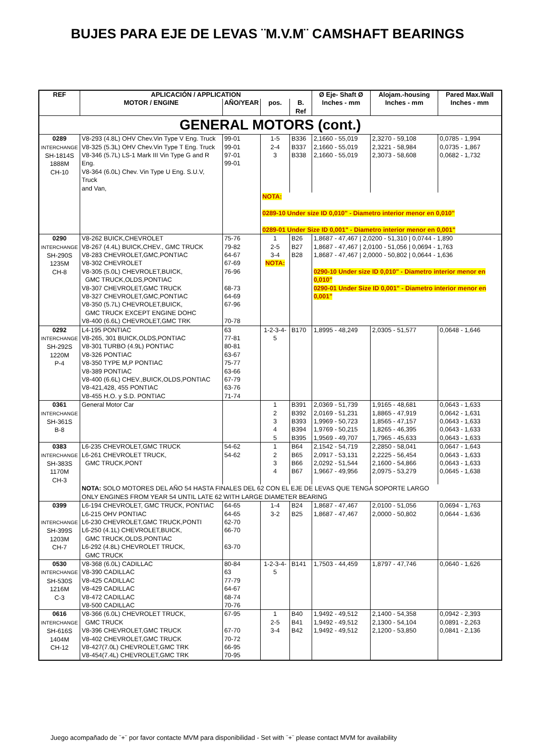BUJES PARA EJE DE LEVAS ¨M.V.M¨ CAMSHAFT BEARINGS
| REF | APLICACIÓN / APPLICATION | | | | Ø Eje- Shaft Ø | Alojam.-housing | Pared Max.Wall |
| --- | --- | --- | --- | --- | --- | --- | --- |
| | MOTOR / ENGINE | AÑO/YEAR | pos. | B. Ref | Inches - mm | Inches - mm | Inches - mm |
| GENERAL MOTORS (cont.) | | | | | | | |
| 0289 INTERCHANGE SH-1814S 1888M CH-10 | V8-293 (4.8L) OHV Chev.Vin Type V Eng. Truck V8-325 (5.3L) OHV Chev.Vin Type T Eng. Truck V8-346 (5.7L) LS-1 Mark III Vin Type G and R Eng. V8-364 (6.0L) Chev. Vin Type U Eng. S.U.V, Truck and Van, | 99-01 99-01 97-01 99-01 | 1-5 2-4 3 | B336 B337 B338 | 2,1660 - 55,019 2,1660 - 55,019 2,1660 - 55,019 | 2,3270 - 59,108 2,3221 - 58,984 2,3073 - 58,608 | 0,0785 - 1,994 0,0735 - 1,867 0,0682 - 1,732 |
| | | | NOTA: 0289-10 Under size ID 0,010" - Diametro interior menor en 0,010" 0289-01 Under Size ID 0,001" - Diametro interior menor en 0,001" | | | | |
| 0290 INTERCHANGE SH-290S 1235M CH-8 | V8-262 BUICK,CHEVROLET V8-267 (4.4L) BUICK,CHEV., GMC TRUCK V8-283 CHEVROLET,GMC,PONTIAC V8-302 CHEVROLET V8-305 (5.0L) CHEVROLET,BUICK, GMC TRUCK,OLDS,PONTIAC V8-307 CHEVROLET,GMC TRUCK V8-327 CHEVROLET,GMC,PONTIAC V8-350 (5.7L) CHEVROLET,BUICK, GMC TRUCK EXCEPT ENGINE DOHC V8-400 (6.6L) CHEVROLET,GMC TRK | 75-76 79-82 64-67 67-69 76-96 68-73 64-69 67-96 70-78 | 1 2-5 3-4 NOTA: | B26 B27 B28 | 1,8687 - 47,467 / 2,0200 - 51,310 / 0,0744 - 1,890 1,8687 - 47,467 / 2,0100 - 51,056 / 0,0694 - 1,763 1,8687 - 47,467 / 2,0000 - 50,802 / 0,0644 - 1,636 0290-10 Under size ID 0,010" - Diametro interior menor en 0,010" 0290-01 Under Size ID 0,001" - Diametro interior menor en 0,001" | | |
| 0292 INTERCHANGE SH-292S 1220M P-4 | L4-195 PONTIAC V8-265, 301 BUICK,OLDS,PONTIAC V8-301 TURBO (4.9L) PONTIAC V8-326 PONTIAC V8-350 TYPE M,P PONTIAC V8-389 PONTIAC V8-400 (6.6L) CHEV.,BUICK,OLDS,PONTIAC V8-421,428, 455 PONTIAC V8-455 H.O. y S.D. PONTIAC | 63 77-81 80-81 63-67 75-77 63-66 67-79 63-76 71-74 | 1-2-3-4-5 | B170 | 1,8995 - 48,249 | 2,0305 - 51,577 | 0,0648 - 1,646 |
| 0361 INTERCHANGE SH-361S B-8 | General Motor Car | | 1 2 3 4 5 | B391 B392 B393 B394 B395 | 2,0369 - 51,739 2,0169 - 51,231 1,9969 - 50,723 1,9769 - 50,215 1,9569 - 49,707 | 1,9165 - 48,681 1,8865 - 47,919 1,8565 - 47,157 1,8265 - 46,395 1,7965 - 45,633 | 0,0643 - 1,633 0,0642 - 1,631 0,0643 - 1,633 0,0643 - 1,633 0,0643 - 1,633 |
| 0383 INTERCHANGE SH-383S 1170M CH-3 | L6-235 CHEVROLET,GMC TRUCK L6-261 CHEVROLET TRUCK, GMC TRUCK,PONT | 54-62 54-62 | 1 2 3 4 | B64 B65 B66 B67 | 2,1542 - 54,719 2,0917 - 53,131 2,0292 - 51,544 1,9667 - 49,956 | 2,2850 - 58,041 2,2225 - 56,454 2,1600 - 54,866 2,0975 - 53,279 | 0,0647 - 1,643 0,0643 - 1,633 0,0643 - 1,633 0,0645 - 1,638 |
| | NOTA: SOLO MOTORES DEL AÑO 54 HASTA FINALES DEL 62 CON EL EJE DE LEVAS QUE TENGA SOPORTE LARGO ONLY ENGINES FROM YEAR 54 UNTIL LATE 62 WITH LARGE DIAMETER BEARING | | | | | | |
| 0399 INTERCHANGE SH-399S 1203M CH-7 | L6-194 CHEVROLET, GMC TRUCK, PONTIAC L6-215 OHV PONTIAC L6-230 CHEVROLET,GMC TRUCK,PONTI L6-250 (4.1L) CHEVROLET,BUICK, GMC TRUCK,OLDS,PONTIAC L6-292 (4.8L) CHEVROLET TRUCK, GMC TRUCK | 64-65 64-65 62-70 66-70 63-70 | 1-4 3-2 | B24 B25 | 1,8687 - 47,467 1,8687 - 47,467 | 2,0100 - 51,056 2,0000 - 50,802 | 0,0694 - 1,763 0,0644 - 1,636 |
| 0530 INTERCHANGE SH-530S 1216M C-3 | V8-368 (6.0L) CADILLAC V8-390 CADILLAC V8-425 CADILLAC V8-429 CADILLAC V8-472 CADILLAC V8-500 CADILLAC | 80-84 63 77-79 64-67 68-74 70-76 | 1-2-3-4-5 | B141 | 1,7503 - 44,459 | 1,8797 - 47,746 | 0,0640 - 1,626 |
| 0616 INTERCHANGE SH-616S 1404M CH-12 | V8-366 (6.0L) CHEVROLET TRUCK, GMC TRUCK V8-396 CHEVROLET,GMC TRUCK V8-402 CHEVROLET,GMC TRUCK V8-427(7.0L) CHEVROLET,GMC TRK V8-454(7.4L) CHEVROLET,GMC TRK | 67-95 67-70 70-72 66-95 70-95 | 1 2-5 3-4 | B40 B41 B42 | 1,9492 - 49,512 1,9492 - 49,512 1,9492 - 49,512 | 2,1400 - 54,358 2,1300 - 54,104 2,1200 - 53,850 | 0,0942 - 2,393 0,0891 - 2,263 0,0841 - 2,136 |
Juego acompañado de ¨+¨ por favor contacte MVM para disponibilidad - Set with ¨+¨ please contact MVM for availability